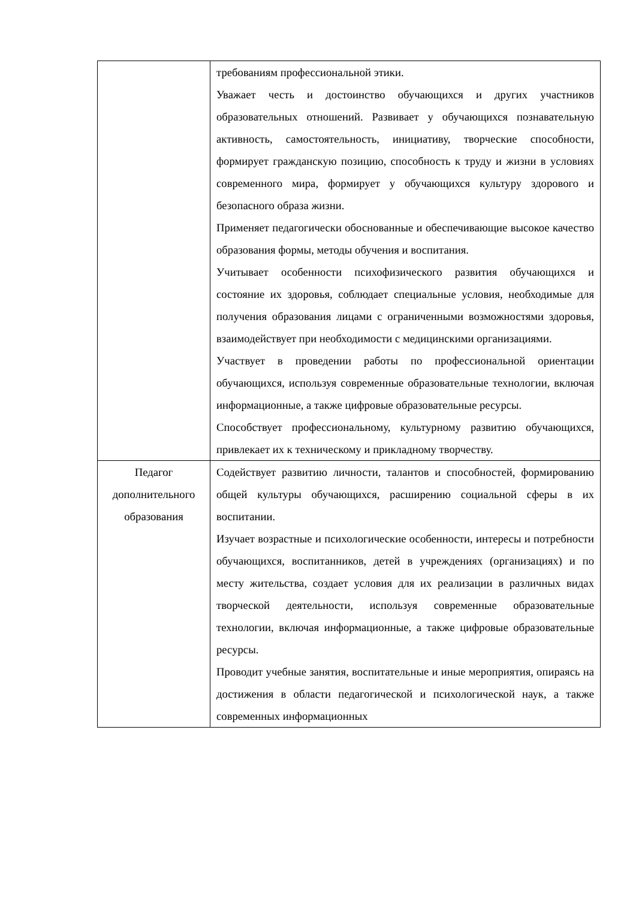| | требованиям профессиональной этики. Уважает честь и достоинство обучающихся и других участников образовательных отношений. Развивает у обучающихся познавательную активность, самостоятельность, инициативу, творческие способности, формирует гражданскую позицию, способность к труду и жизни в условиях современного мира, формирует у обучающихся культуру здорового и безопасного образа жизни. Применяет педагогически обоснованные и обеспечивающие высокое качество образования формы, методы обучения и воспитания. Учитывает особенности психофизического развития обучающихся и состояние их здоровья, соблюдает специальные условия, необходимые для получения образования лицами с ограниченными возможностями здоровья, взаимодействует при необходимости с медицинскими организациями. Участвует в проведении работы по профессиональной ориентации обучающихся, используя современные образовательные технологии, включая информационные, а также цифровые образовательные ресурсы. Способствует профессиональному, культурному развитию обучающихся, привлекает их к техническому и прикладному творчеству. |
| Педагог дополнительного образования | Содействует развитию личности, талантов и способностей, формированию общей культуры обучающихся, расширению социальной сферы в их воспитании. Изучает возрастные и психологические особенности, интересы и потребности обучающихся, воспитанников, детей в учреждениях (организациях) и по месту жительства, создает условия для их реализации в различных видах творческой деятельности, используя современные образовательные технологии, включая информационные, а также цифровые образовательные ресурсы. Проводит учебные занятия, воспитательные и иные мероприятия, опираясь на достижения в области педагогической и психологической наук, а также современных информационных |